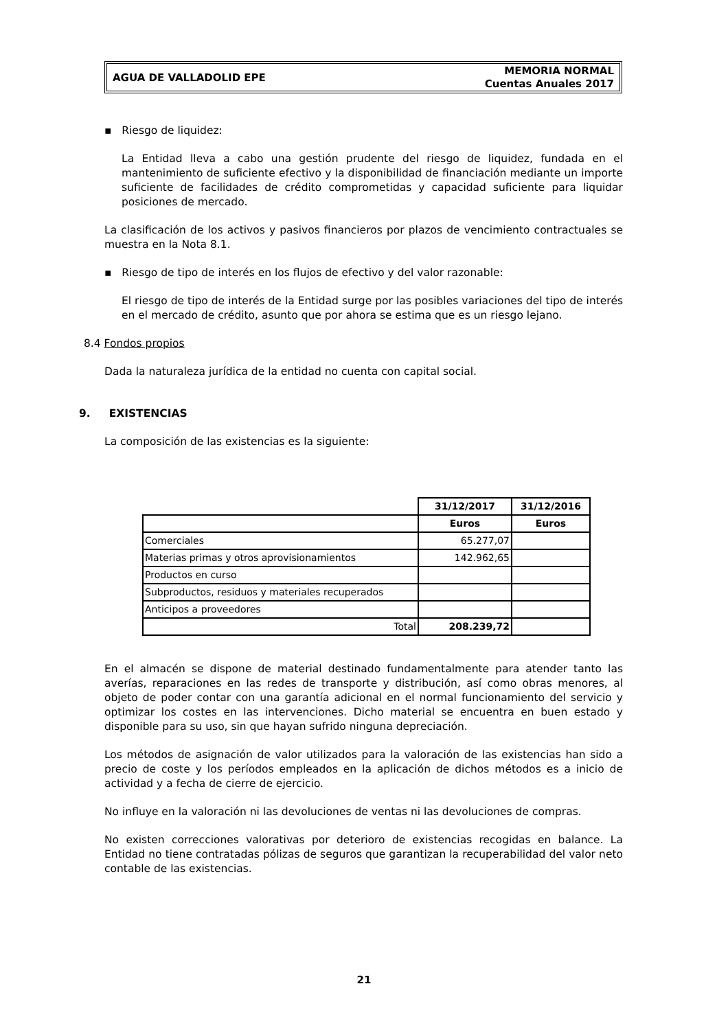AGUA DE VALLADOLID EPE
MEMORIA NORMAL
Cuentas Anuales 2017
▪ Riesgo de liquidez:
La Entidad lleva a cabo una gestión prudente del riesgo de liquidez, fundada en el mantenimiento de suficiente efectivo y la disponibilidad de financiación mediante un importe suficiente de facilidades de crédito comprometidas y capacidad suficiente para liquidar posiciones de mercado.
La clasificación de los activos y pasivos financieros por plazos de vencimiento contractuales se muestra en la Nota 8.1.
▪ Riesgo de tipo de interés en los flujos de efectivo y del valor razonable:
El riesgo de tipo de interés de la Entidad surge por las posibles variaciones del tipo de interés en el mercado de crédito, asunto que por ahora se estima que es un riesgo lejano.
8.4 Fondos propios
Dada la naturaleza jurídica de la entidad no cuenta con capital social.
9. EXISTENCIAS
La composición de las existencias es la siguiente:
| | 31/12/2017 | 31/12/2016 |
| | Euros | Euros |
| Comerciales | 65.277,07 | |
| Materias primas y otros aprovisionamientos | 142.962,65 | |
| Productos en curso | | |
| Subproductos, residuos y materiales recuperados | | |
| Anticipos a proveedores | | |
| Total | 208.239,72 | |
En el almacén se dispone de material destinado fundamentalmente para atender tanto las averías, reparaciones en las redes de transporte y distribución, así como obras menores, al objeto de poder contar con una garantía adicional en el normal funcionamiento del servicio y optimizar los costes en las intervenciones. Dicho material se encuentra en buen estado y disponible para su uso, sin que hayan sufrido ninguna depreciación.
Los métodos de asignación de valor utilizados para la valoración de las existencias han sido a precio de coste y los períodos empleados en la aplicación de dichos métodos es a inicio de actividad y a fecha de cierre de ejercicio.
No influye en la valoración ni las devoluciones de ventas ni las devoluciones de compras.
No existen correcciones valorativas por deterioro de existencias recogidas en balance. La Entidad no tiene contratadas pólizas de seguros que garantizan la recuperabilidad del valor neto contable de las existencias.
21